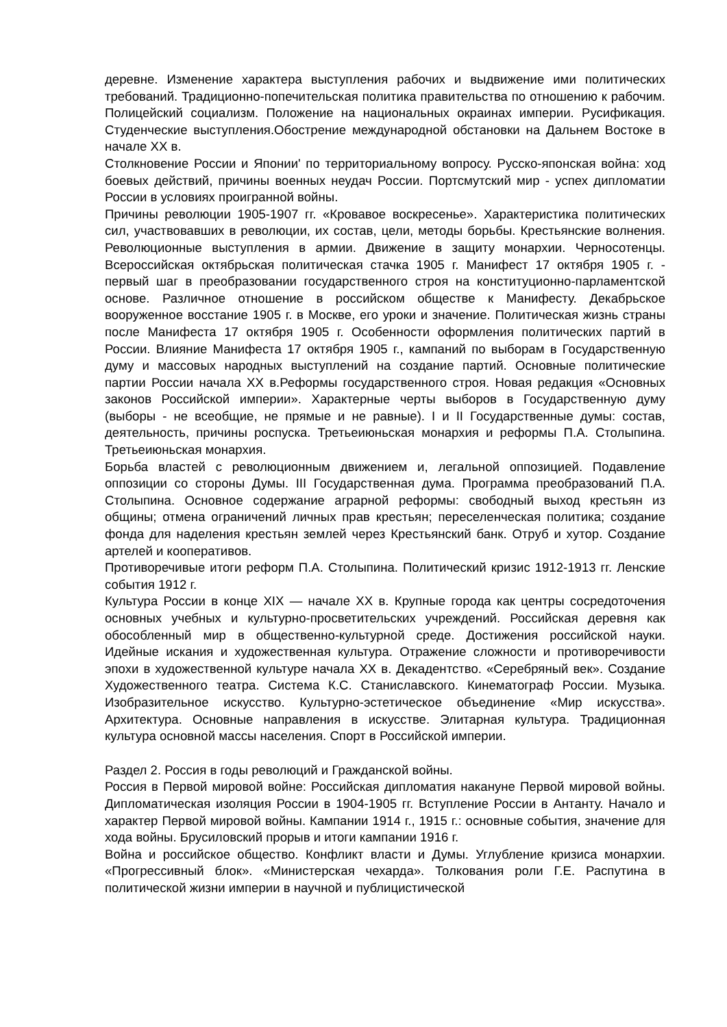деревне. Изменение характера выступления рабочих и выдвижение ими политических требований. Традиционно-попечительская политика правительства по отношению к рабочим. Полицейский социализм. Положение на национальных окраинах империи. Русификация. Студенческие выступления.Обострение международной обстановки на Дальнем Востоке в начале XX в.
Столкновение России и Японии' по территориальному вопросу. Русско-японская война: ход боевых действий, причины военных неудач России. Портсмутский мир - успех дипломатии России в условиях проигранной войны.
Причины революции 1905-1907 гг. «Кровавое воскресенье». Характеристика политических сил, участвовавших в революции, их состав, цели, методы борьбы. Крестьянские волнения. Революционные выступления в армии. Движение в защиту монархии. Черносотенцы. Всероссийская октябрьская политическая стачка 1905 г. Манифест 17 октября 1905 г. - первый шаг в преобразовании государственного строя на конституционно-парламентской основе. Различное отношение в российском обществе к Манифесту. Декабрьское вооруженное восстание 1905 г. в Москве, его уроки и значение. Политическая жизнь страны после Манифеста 17 октября 1905 г. Особенности оформления политических партий в России. Влияние Манифеста 17 октября 1905 г., кампаний по выборам в Государственную думу и массовых народных выступлений на создание партий. Основные политические партии России начала XX в.Реформы государственного строя. Новая редакция «Основных законов Российской империи». Характерные черты выборов в Государственную думу (выборы - не всеобщие, не прямые и не равные). I и II Государственные думы: состав, деятельность, причины роспуска. Третьеиюньская монархия и реформы П.А. Столыпина. Третьеиюньская монархия.
Борьба властей с революционным движением и, легальной оппозицией. Подавление оппозиции со стороны Думы. III Государственная дума. Программа преобразований П.А. Столыпина. Основное содержание аграрной реформы: свободный выход крестьян из общины; отмена ограничений личных прав крестьян; переселенческая политика; создание фонда для наделения крестьян землей через Крестьянский банк. Отруб и хутор. Создание артелей и кооперативов.
Противоречивые итоги реформ П.А. Столыпина. Политический кризис 1912-1913 гг. Ленские события 1912 г.
Культура России в конце XIX — начале XX в. Крупные города как центры сосредоточения основных учебных и культурно-просветительских учреждений. Российская деревня как обособленный мир в общественно-культурной среде. Достижения российской науки. Идейные искания и художественная культура. Отражение сложности и противоречивости эпохи в художественной культуре начала XX в. Декадентство. «Серебряный век». Создание Художественного театра. Система К.С. Станиславского. Кинематограф России. Музыка. Изобразительное искусство. Культурно-эстетическое объединение «Мир искусства». Архитектура. Основные направления в искусстве. Элитарная культура. Традиционная культура основной массы населения. Спорт в Российской империи.
Раздел 2. Россия в годы революций и Гражданской войны.
Россия в Первой мировой войне: Российская дипломатия накануне Первой мировой войны. Дипломатическая изоляция России в 1904-1905 гг. Вступление России в Антанту. Начало и характер Первой мировой войны. Кампании 1914 г., 1915 г.: основные события, значение для хода войны. Брусиловский прорыв и итоги кампании 1916 г.
Война и российское общество. Конфликт власти и Думы. Углубление кризиса монархии. «Прогрессивный блок». «Министерская чехарда». Толкования роли Г.Е. Распутина в политической жизни империи в научной и публицистической